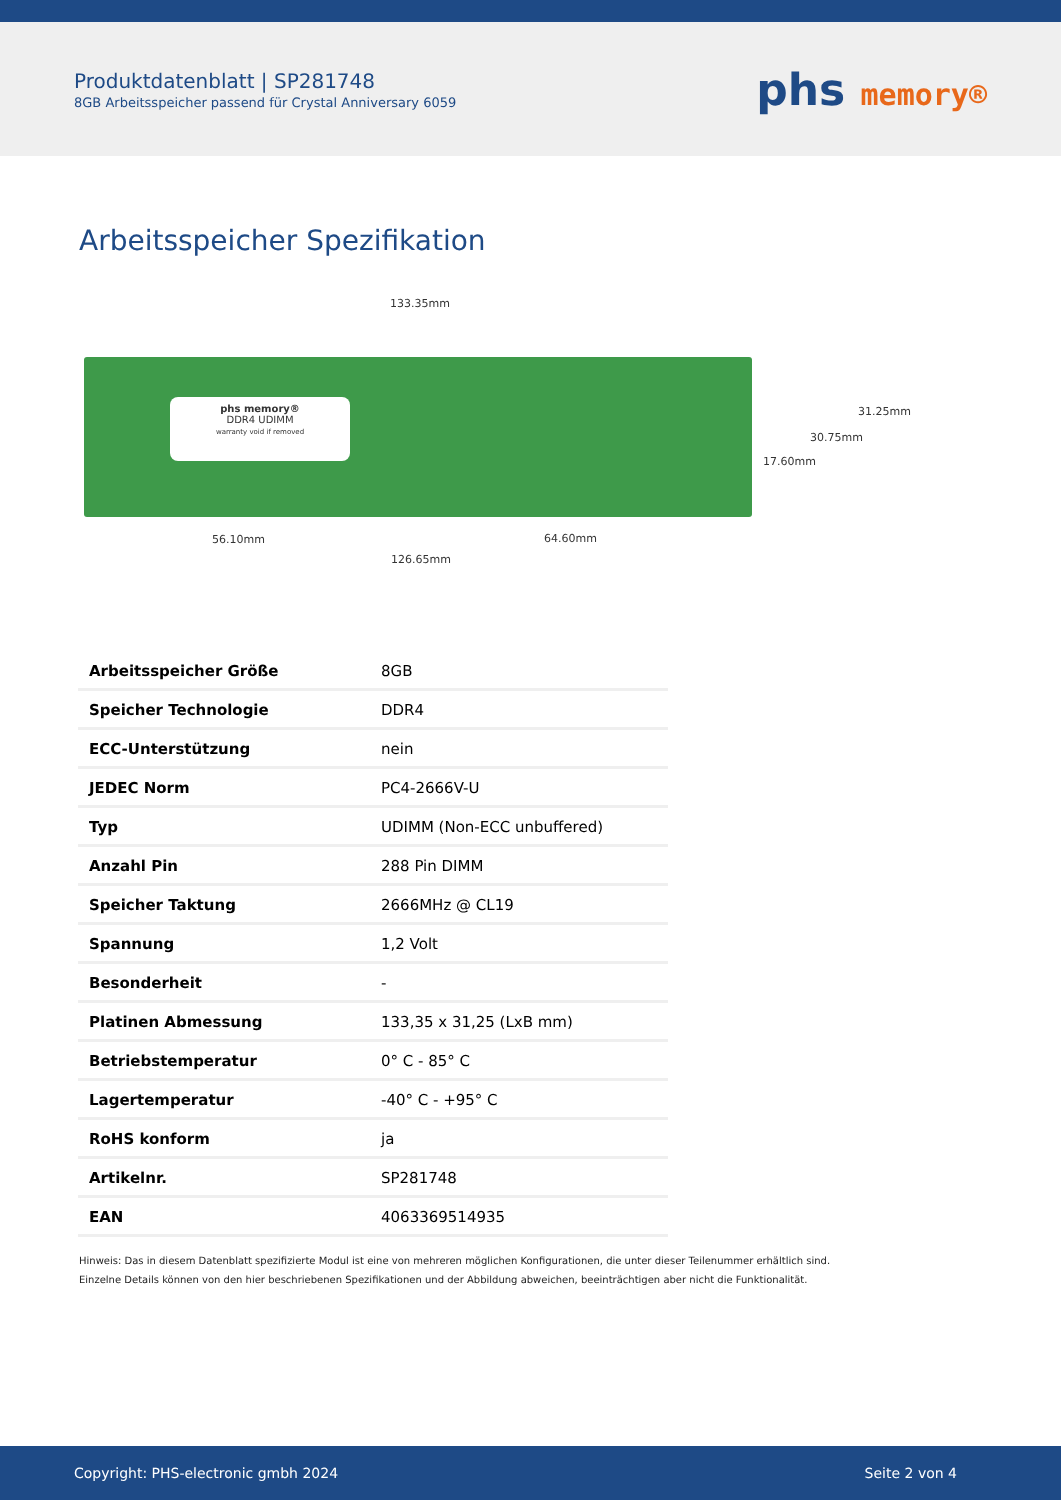Produktdatenblatt | SP281748
8GB Arbeitsspeicher passend für Crystal Anniversary 6059
phs memory®
Arbeitsspeicher Spezifikation
133.35mm
phs memory®
DDR4 UDIMM
warranty void if removed
31.25mm
30.75mm
17.60mm
56.10mm 64.60mm
126.65mm
| Arbeitsspeicher Größe | 8GB |
| Speicher Technologie | DDR4 |
| ECC-Unterstützung | nein |
| JEDEC Norm | PC4-2666V-U |
| Typ | UDIMM (Non-ECC unbuffered) |
| Anzahl Pin | 288 Pin DIMM |
| Speicher Taktung | 2666MHz @ CL19 |
| Spannung | 1,2 Volt |
| Besonderheit | - |
| Platinen Abmessung | 133,35 x 31,25 (LxB mm) |
| Betriebstemperatur | 0° C - 85° C |
| Lagertemperatur | -40° C - +95° C |
| RoHS konform | ja |
| Artikelnr. | SP281748 |
| EAN | 4063369514935 |
Hinweis: Das in diesem Datenblatt spezifizierte Modul ist eine von mehreren möglichen Konfigurationen, die unter dieser Teilenummer erhältlich sind.
Einzelne Details können von den hier beschriebenen Spezifikationen und der Abbildung abweichen, beeinträchtigen aber nicht die Funktionalität.
Copyright: PHS-electronic gmbh 2024 Seite 2 von 4